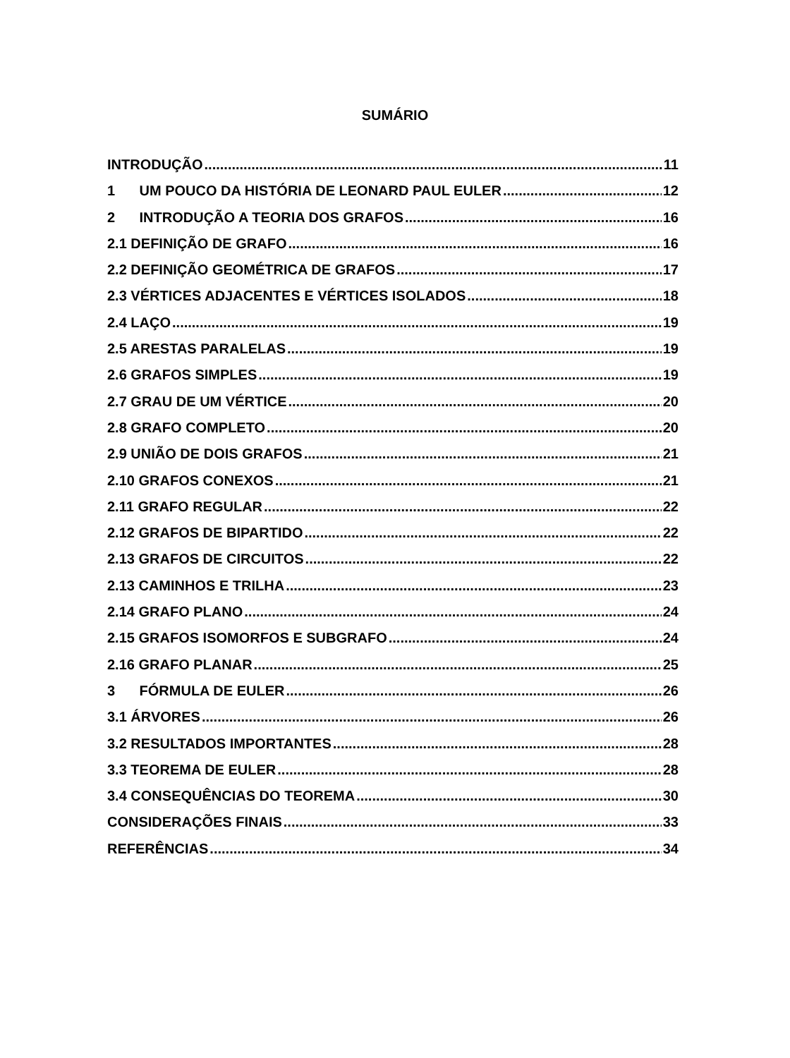SUMÁRIO
INTRODUÇÃO 11
1 UM POUCO DA HISTÓRIA DE LEONARD PAUL EULER 12
2 INTRODUÇÃO A TEORIA DOS GRAFOS 16
2.1 DEFINIÇÃO DE GRAFO 16
2.2 DEFINIÇÃO GEOMÉTRICA DE GRAFOS 17
2.3 VÉRTICES ADJACENTES E VÉRTICES ISOLADOS 18
2.4 LAÇO 19
2.5 ARESTAS PARALELAS 19
2.6 GRAFOS SIMPLES 19
2.7 GRAU DE UM VÉRTICE 20
2.8 GRAFO COMPLETO 20
2.9 UNIÃO DE DOIS GRAFOS 21
2.10 GRAFOS CONEXOS 21
2.11 GRAFO REGULAR 22
2.12 GRAFOS DE BIPARTIDO 22
2.13 GRAFOS DE CIRCUITOS 22
2.13 CAMINHOS E TRILHA 23
2.14 GRAFO PLANO 24
2.15 GRAFOS ISOMORFOS E SUBGRAFO 24
2.16 GRAFO PLANAR 25
3 FÓRMULA DE EULER 26
3.1 ÁRVORES 26
3.2 RESULTADOS IMPORTANTES 28
3.3 TEOREMA DE EULER 28
3.4 CONSEQUÊNCIAS DO TEOREMA 30
CONSIDERAÇÕES FINAIS 33
REFERÊNCIAS 34